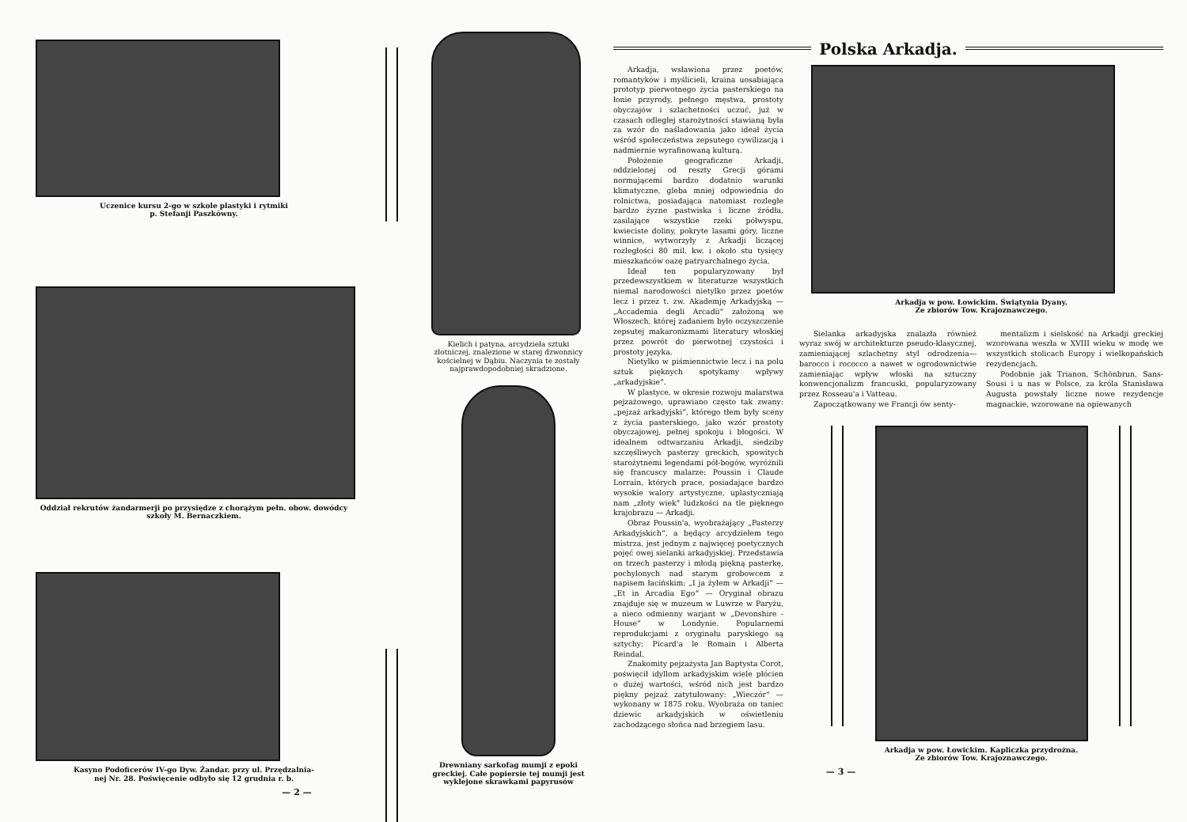Uczenice kursu 2-go w szkole plastyki i rytmiki
p. Stefanji Paszkówny.
Oddział rekrutów żandarmerji po przysiędze z chorążym pełn. obow. dowódcy
szkoły M. Bernaczkiem.
Kasyno Podoficerów IV-go Dyw. Żandar. przy ul. Przędzalnia-
nej Nr. 28. Poświęcenie odbyło się 12 grudnia r. b.
— 2 —
Kielich i patyna, arcydzieła sztuki złotniczej, znalezione w starej dzwonnicy kościelnej w Dąbiu. Naczynia te zostały najprawdopodobniej skradzione.
Drewniany sarkofag mumji z epoki greckiej. Całe popiersie tej mumji jest wyklejone skrawkami papyrusów
Polska Arkadja.
Arkadja, wsławiona przez poetów, romantyków i myślicieli, kraina uosabiająca prototyp pierwotnego życia pasterskiego na łonie przyrody, pełnego męstwa, prostoty obyczajów i szlachetności uczuć, już w czasach odległej starożytności stawianą była za wzór do naśladowania jako ideał życia wśród społeczeństwa zepsutego cywilizacją i nadmiernie wyrafinowaną kulturą.
Położenie geograficzne Arkadji, oddzielonej od reszty Grecji górami normującemi bardzo dodatnio warunki klimatyczne, gleba mniej odpowiednia do rolnictwa, posiadająca natomiast rozległe bardzo żyzne pastwiska i liczne źródła, zasilające wszystkie rzeki półwyspu, kwieciste doliny, pokryte lasami góry, liczne winnice, wytworzyły z Arkadji liczącej rozległości 80 mil. kw. i około stu tysięcy mieszkańców oazę patryarchalnego życia.
Ideał ten popularyzowany był przedewszystkiem w literaturze wszystkich niemal narodowości nietylko przez poetów lecz i przez t. zw. Akademję Arkadyjską — „Accademia degli Arcadii“ założoną we Włoszech, której zadaniem było oczyszczenie zepsutej makaronizmami literatury włoskiej przez powrót do pierwotnej czystości i prostoty języka.
Nietylko w piśmiennictwie lecz i na polu sztuk pięknych spotykamy wpływy „arkadyjskie“.
W plastyce, w okresie rozwoju malarstwa pejzażowego, uprawiano często tak zwany: „pejzaż arkadyjski“, którego tłem były sceny z życia pasterskiego, jako wzór prostoty obyczajowej, pełnej spokoju i błogości. W idealnem odtwarzaniu Arkadji, siedziby szczęśliwych pasterzy greckich, spowitych starożytnemi legendami pół-bogów, wyróżnili się francuscy malarze: Poussin i Claude Lorrain, których prace, posiadające bardzo wysokie walory artystyczne, uplastyczniają nam „złoty wiek“ ludzkości na tle pięknego krajobrazu — Arkadji.
Obraz Poussin'a, wyobrażający „Pasterzy Arkadyjskich“, a będący arcydziełem tego mistrza, jest jednym z najwięcej poetycznych pojęć owej sielanki arkadyjskiej. Przedstawia on trzech pasterzy i młodą piękną pasterkę, pochylonych nad starym grobowcem z napisem łacińskim: „I ja żyłem w Arkadji“ — „Et in Arcadia Ego“ — Oryginał obrazu znajduje się w muzeum w Luwrze w Paryżu, a nieco odmienny warjant w „Devonshire - House“ w Londynie. Popularnemi reprodukcjami z oryginału paryskiego są sztychy: Picard'a le Romain i Alberta Reindal.
Znakomity pejzażysta Jan Baptysta Corot, poświęcił idyllom arkadyjskim wiele płócien o dużej wartości, wśród nich jest bardzo piękny pejzaż zatytułowany: „Wieczór“ — wykonany w 1875 roku. Wyobraża on taniec dziewic arkadyjskich w oświetleniu zachodzącego słońca nad brzegiem lasu.
Arkadja w pow. Łowickim. Świątynia Dyany.
Ze zbiorów Tow. Krajoznawczego.
Sielanka arkadyjska znalazła również wyraz swój w architekturze pseudo-klasycznej, zamieniającej szlachetny styl odrodzenia—barocco i rococco a nawet w ogrodownictwie zamieniając wpływ włoski na sztuczny konwencjonalizm francuski, popularyzowany przez Rosseau'a i Vatteau.
Zapoczątkowany we Francji ów senty-
mentalizm i sielskość na Arkadji greckiej wzorowana weszła w XVIII wieku w modę we wszystkich stolicach Europy i wielkopańskich rezydencjach.
Podobnie jak Trianon, Schönbrun, Sans-Sousi i u nas w Polsce, za króla Stanisława Augusta powstały liczne nowe rezydencje magnackie, wzorowane na opiewanych
Arkadja w pow. Łowickim. Kapliczka przydrożna.
Ze zbiorów Tow. Krajoznawczego.
— 3 —